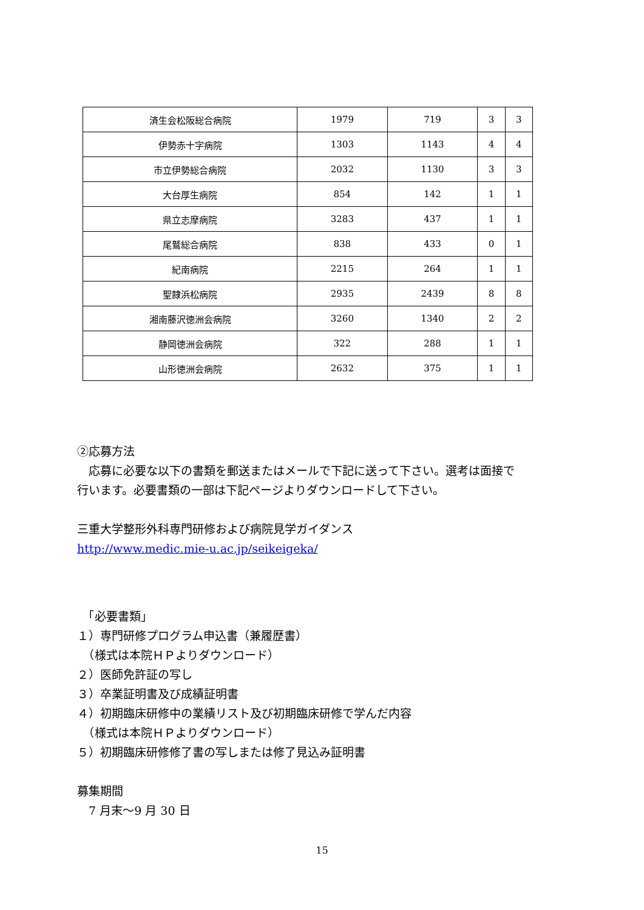| 済生会松阪総合病院 | 1979 | 719 | 3 | 3 |
| 伊勢赤十字病院 | 1303 | 1143 | 4 | 4 |
| 市立伊勢総合病院 | 2032 | 1130 | 3 | 3 |
| 大台厚生病院 | 854 | 142 | 1 | 1 |
| 県立志摩病院 | 3283 | 437 | 1 | 1 |
| 尾鷲総合病院 | 838 | 433 | 0 | 1 |
| 紀南病院 | 2215 | 264 | 1 | 1 |
| 聖隷浜松病院 | 2935 | 2439 | 8 | 8 |
| 湘南藤沢徳洲会病院 | 3260 | 1340 | 2 | 2 |
| 静岡徳洲会病院 | 322 | 288 | 1 | 1 |
| 山形徳洲会病院 | 2632 | 375 | 1 | 1 |
②応募方法
　応募に必要な以下の書類を郵送またはメールで下記に送って下さい。選考は面接で
行います。必要書類の一部は下記ページよりダウンロードして下さい。
三重大学整形外科専門研修および病院見学ガイダンス
http://www.medic.mie-u.ac.jp/seikeigeka/
　「必要書類」
１）専門研修プログラム申込書（兼履歴書）
　（様式は本院ＨＰよりダウンロード）
２）医師免許証の写し
３）卒業証明書及び成績証明書
４）初期臨床研修中の業績リスト及び初期臨床研修で学んだ内容
　（様式は本院ＨＰよりダウンロード）
５）初期臨床研修修了書の写しまたは修了見込み証明書
募集期間
　7 月末～9 月 30 日
15